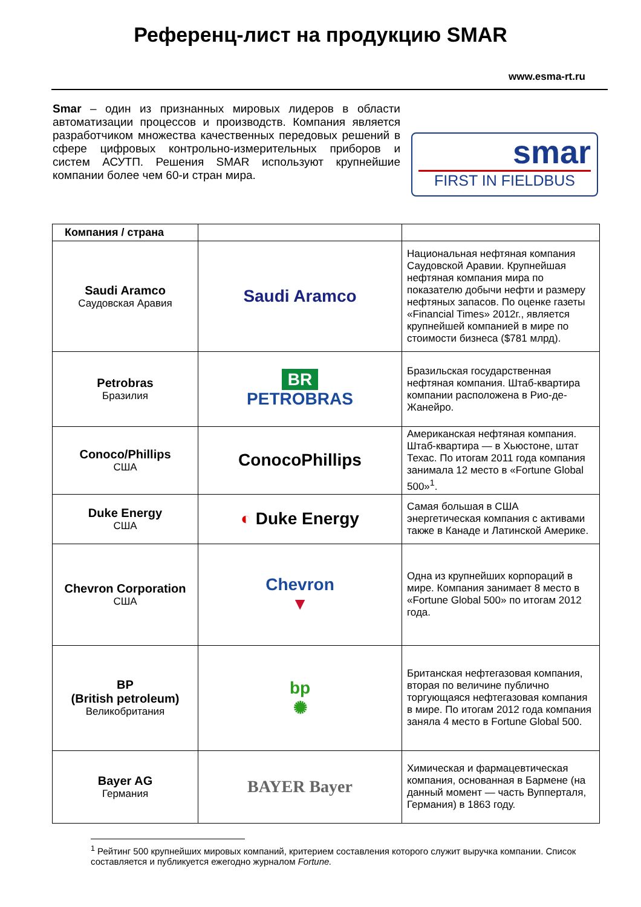Референц-лист на продукцию SMAR
www.esma-rt.ru
Smar – один из признанных мировых лидеров в области автоматизации процессов и производств. Компания является разработчиком множества качественных передовых решений в сфере цифровых контрольно-измерительных приборов и систем АСУТП. Решения SMAR используют крупнейшие компании более чем 60-и стран мира.
smar
FIRST IN FIELDBUS
| Компания / страна | | |
| --- | --- | --- |
| Saudi Aramco Саудовская Аравия | Saudi Aramco | Национальная нефтяная компания Саудовской Аравии. Крупнейшая нефтяная компания мира по показателю добычи нефти и размеру нефтяных запасов. По оценке газеты «Financial Times» 2012г., является крупнейшей компанией в мире по стоимости бизнеса ($781 млрд). |
| Petrobras Бразилия | BR PETROBRAS | Бразильская государственная нефтяная компания. Штаб-квартира компании расположена в Рио-де-Жанейро. |
| Conoco/Phillips США | ConocoPhillips | Американская нефтяная компания. Штаб-квартира — в Хьюстоне, штат Техас. По итогам 2011 года компания занимала 12 место в «Fortune Global 500»<sup>1</sup>. |
| Duke Energy США | ◐ Duke Energy | Самая большая в США энергетическая компания с активами также в Канаде и Латинской Америке. |
| Chevron Corporation США | Chevron ▼ | Одна из крупнейших корпораций в мире. Компания занимает 8 место в «Fortune Global 500» по итогам 2012 года. |
| BP (British petroleum) Великобритания | bp ✺ | Британская нефтегазовая компания, вторая по величине публично торгующаяся нефтегазовая компания в мире. По итогам 2012 года компания заняла 4 место в Fortune Global 500. |
| Bayer AG Германия | BAYER Bayer | Химическая и фармацевтическая компания, основанная в Бармене (на данный момент — часть Вупперталя, Германия) в 1863 году. |
<sup>1</sup> Рейтинг 500 крупнейших мировых компаний, критерием составления которого служит выручка компании. Список составляется и публикуется ежегодно журналом Fortune.